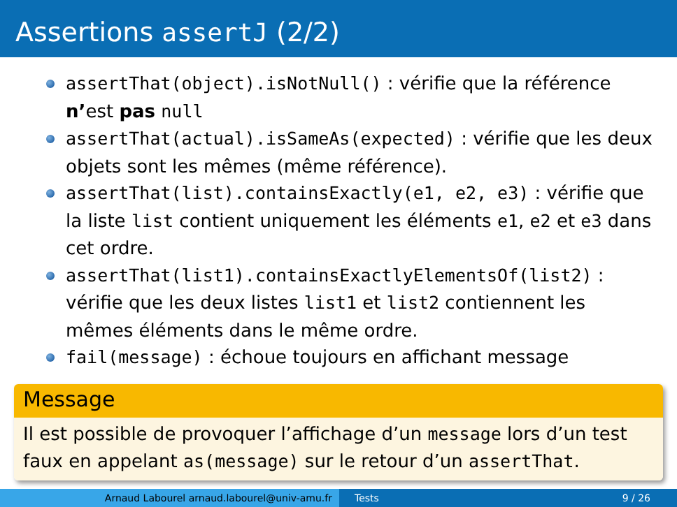Assertions assertJ (2/2)
assertThat(object).isNotNull() : vérifie que la référence n’est pas null
assertThat(actual).isSameAs(expected) : vérifie que les deux objets sont les mêmes (même référence).
assertThat(list).containsExactly(e1, e2, e3) : vérifie que la liste list contient uniquement les éléments e1, e2 et e3 dans cet ordre.
assertThat(list1).containsExactlyElementsOf(list2) : vérifie que les deux listes list1 et list2 contiennent les mêmes éléments dans le même ordre.
fail(message) : échoue toujours en affichant message
Message
Il est possible de provoquer l’affichage d’un message lors d’un test faux en appelant as(message) sur le retour d’un assertThat.
Arnaud Labourel arnaud.labourel@univ-amu.fr Tests 9 / 26